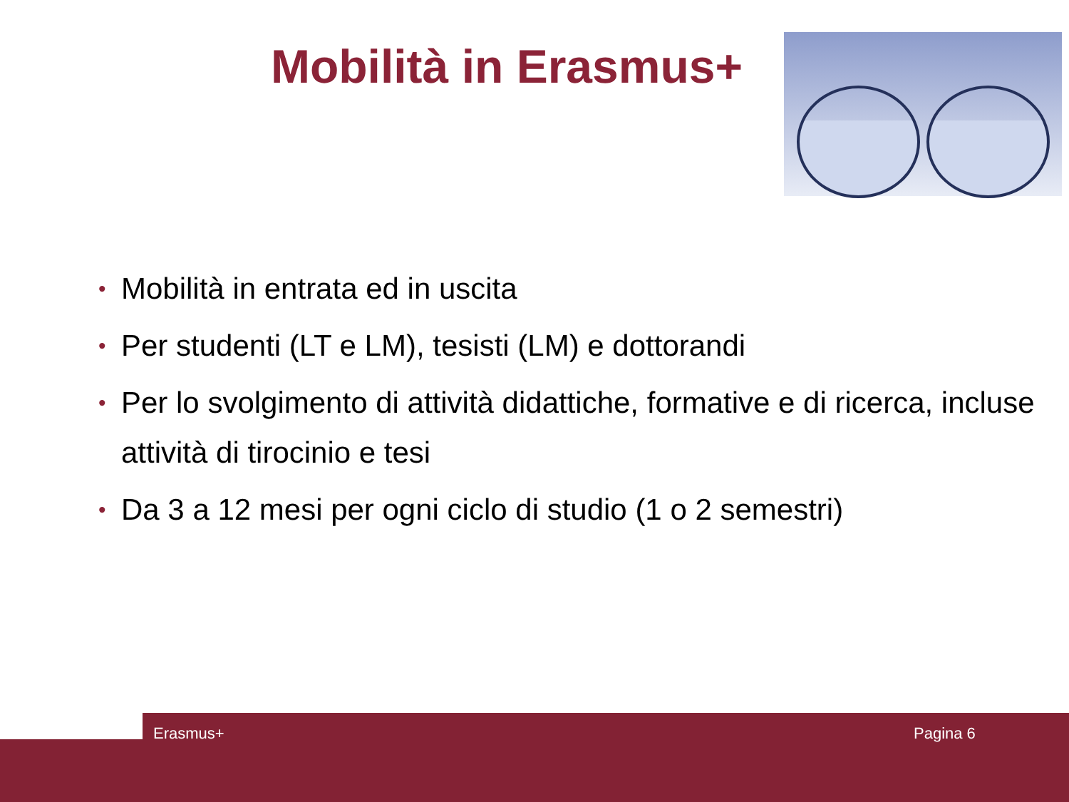Mobilità in Erasmus+
• Mobilità in entrata ed in uscita
• Per studenti (LT e LM), tesisti (LM) e dottorandi
• Per lo svolgimento di attività didattiche, formative e di ricerca, incluse attività di tirocinio e tesi
• Da 3 a 12 mesi per ogni ciclo di studio (1 o 2 semestri)
Erasmus+ Pagina 6